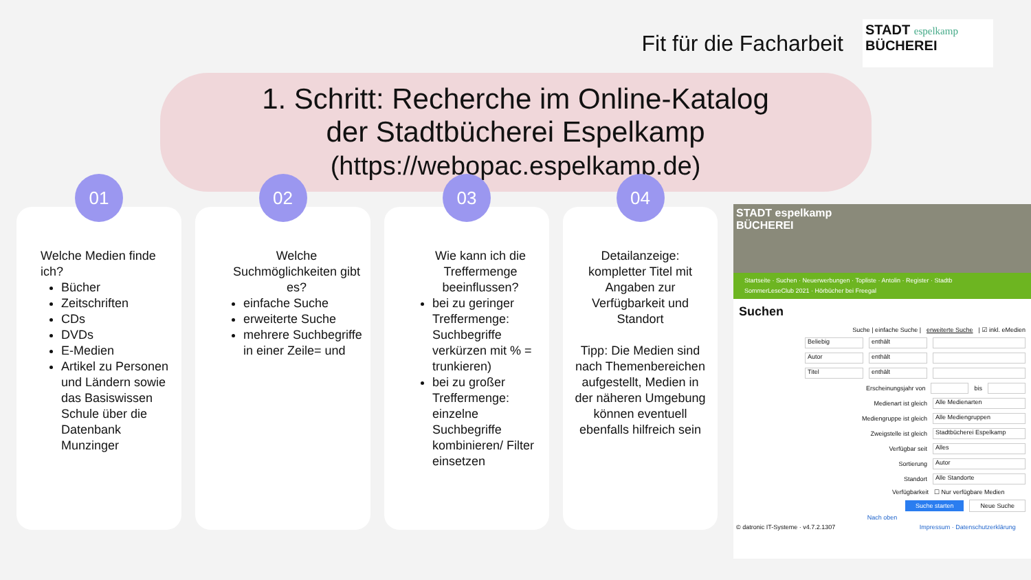Fit für die Facharbeit
STADT espelkamp
BÜCHEREI
1. Schritt: Recherche im Online-Katalog
der Stadtbücherei Espelkamp
(https://webopac.espelkamp.de)
01
Welche Medien finde ich?
Bücher
Zeitschriften
CDs
DVDs
E-Medien
Artikel zu Personen und Ländern sowie das Basiswissen Schule über die Datenbank Munzinger
02
Welche Suchmöglichkeiten gibt es?
einfache Suche
erweiterte Suche
mehrere Suchbegriffe in einer Zeile= und
03
Wie kann ich die Treffermenge beeinflussen?
bei zu geringer Treffermenge: Suchbegriffe verkürzen mit % = trunkieren)
bei zu großer Treffermenge: einzelne Suchbegriffe kombinieren/ Filter einsetzen
04
Detailanzeige: kompletter Titel mit Angaben zur Verfügbarkeit und Standort
Tipp: Die Medien sind nach Themenbereichen aufgestellt, Medien in der näheren Umgebung können eventuell ebenfalls hilfreich sein
STADT espelkamp
BÜCHEREI
Startseite · Suchen · Neuerwerbungen · Topliste · Antolin · Register · Stadtb
SommerLeseClub 2021 · Hörbücher bei Freegal
Suchen
Suche | einfache Suche | erweiterte Suche | ☑ inkl. eMedien
Beliebig enthält
Autor enthält
Titel enthält
Erscheinungsjahr von bis
Medienart ist gleich Alle Medienarten
Mediengruppe ist gleich Alle Mediengruppen
Zweigstelle ist gleich Stadtbücherei Espelkamp
Verfügbar seit Alles
Sortierung Autor
Standort Alle Standorte
Verfügbarkeit ☐ Nur verfügbare Medien
Suche starten Neue Suche
Nach oben
© datronic IT-Systeme · v4.7.2.1307 Impressum · Datenschutzerklärung